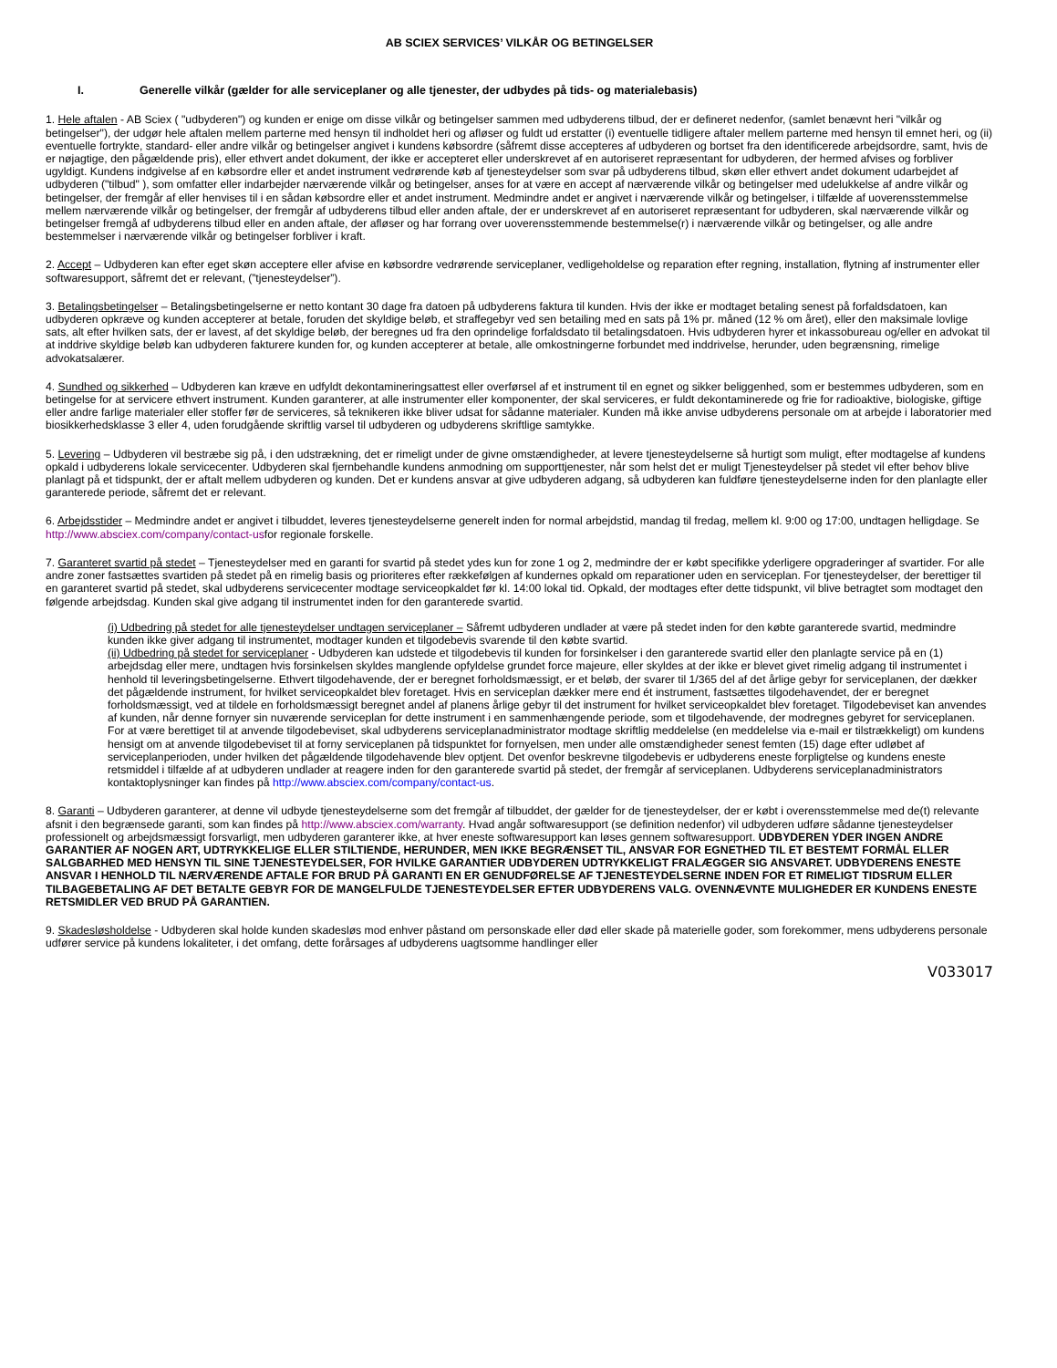AB SCIEX SERVICES’ VILKÅR OG BETINGELSER
I. Generelle vilkår (gælder for alle serviceplaner og alle tjenester, der udbydes på tids- og materialebasis)
1. Hele aftalen - AB Sciex ( "udbyderen") og kunden er enige om disse vilkår og betingelser sammen med udbyderens tilbud, der er defineret nedenfor, (samlet benævnt heri "vilkår og betingelser"), der udgør hele aftalen mellem parterne med hensyn til indholdet heri og afløser og fuldt ud erstatter (i) eventuelle tidligere aftaler mellem parterne med hensyn til emnet heri, og (ii) eventuelle fortrykte, standard- eller andre vilkår og betingelser angivet i kundens købsordre (såfremt disse accepteres af udbyderen og bortset fra den identificerede arbejdsordre, samt, hvis de er nøjagtige, den pågældende pris), eller ethvert andet dokument, der ikke er accepteret eller underskrevet af en autoriseret repræsentant for udbyderen, der hermed afvises og forbliver ugyldigt. Kundens indgivelse af en købsordre eller et andet instrument vedrørende køb af tjenesteydelser som svar på udbyderens tilbud, skøn eller ethvert andet dokument udarbejdet af udbyderen ("tilbud" ), som omfatter eller indarbejder nærværende vilkår og betingelser, anses for at være en accept af nærværende vilkår og betingelser med udelukkelse af andre vilkår og betingelser, der fremgår af eller henvises til i en sådan købsordre eller et andet instrument. Medmindre andet er angivet i nærværende vilkår og betingelser, i tilfælde af uoverensstemmelse mellem nærværende vilkår og betingelser, der fremgår af udbyderens tilbud eller anden aftale, der er underskrevet af en autoriseret repræsentant for udbyderen, skal nærværende vilkår og betingelser fremgå af udbyderens tilbud eller en anden aftale, der afløser og har forrang over uoverensstemmende bestemmelse(r) i nærværende vilkår og betingelser, og alle andre bestemmelser i nærværende vilkår og betingelser forbliver i kraft.
2. Accept – Udbyderen kan efter eget skøn acceptere eller afvise en købsordre vedrørende serviceplaner, vedligeholdelse og reparation efter regning, installation, flytning af instrumenter eller softwaresupport, såfremt det er relevant, (”tjenesteydelser”).
3. Betalingsbetingelser – Betalingsbetingelserne er netto kontant 30 dage fra datoen på udbyderens faktura til kunden. Hvis der ikke er modtaget betaling senest på forfaldsdatoen, kan udbyderen opkræve og kunden accepterer at betale, foruden det skyldige beløb, et straffegebyr ved sen betailing med en sats på 1% pr. måned (12 % om året), eller den maksimale lovlige sats, alt efter hvilken sats, der er lavest, af det skyldige beløb, der beregnes ud fra den oprindelige forfaldsdato til betalingsdatoen. Hvis udbyderen hyrer et inkassobureau og/eller en advokat til at inddrive skyldige beløb kan udbyderen fakturere kunden for, og kunden accepterer at betale, alle omkostningerne forbundet med inddrivelse, herunder, uden begrænsning, rimelige advokatsalærer.
4. Sundhed og sikkerhed – Udbyderen kan kræve en udfyldt dekontamineringsattest eller overførsel af et instrument til en egnet og sikker beliggenhed, som er bestemmes udbyderen, som en betingelse for at servicere ethvert instrument. Kunden garanterer, at alle instrumenter eller komponenter, der skal serviceres, er fuldt dekontaminerede og frie for radioaktive, biologiske, giftige eller andre farlige materialer eller stoffer før de serviceres, så teknikeren ikke bliver udsat for sådanne materialer. Kunden må ikke anvise udbyderens personale om at arbejde i laboratorier med biosikkerhedsklasse 3 eller 4, uden forudgående skriftlig varsel til udbyderen og udbyderens skriftlige samtykke.
5. Levering – Udbyderen vil bestræbe sig på, i den udstrækning, det er rimeligt under de givne omstændigheder, at levere tjenesteydelserne så hurtigt som muligt, efter modtagelse af kundens opkald i udbyderens lokale servicecenter. Udbyderen skal fjernbehandle kundens anmodning om supporttjenester, når som helst det er muligt Tjenesteydelser på stedet vil efter behov blive planlagt på et tidspunkt, der er aftalt mellem udbyderen og kunden. Det er kundens ansvar at give udbyderen adgang, så udbyderen kan fuldføre tjenesteydelserne inden for den planlagte eller garanterede periode, såfremt det er relevant.
6. Arbejdsstider – Medmindre andet er angivet i tilbuddet, leveres tjenesteydelserne generelt inden for normal arbejdstid, mandag til fredag, mellem kl. 9:00 og 17:00, undtagen helligdage. Se http://www.absciex.com/company/contact-usfor regionale forskelle.
7. Garanteret svartid på stedet – Tjenesteydelser med en garanti for svartid på stedet ydes kun for zone 1 og 2, medmindre der er købt specifikke yderligere opgraderinger af svartider. For alle andre zoner fastsættes svartiden på stedet på en rimelig basis og prioriteres efter rækkefølgen af kundernes opkald om reparationer uden en serviceplan. For tjenesteydelser, der berettiger til en garanteret svartid på stedet, skal udbyderens servicecenter modtage serviceopkaldet før kl. 14:00 lokal tid. Opkald, der modtages efter dette tidspunkt, vil blive betragtet som modtaget den følgende arbejdsdag. Kunden skal give adgang til instrumentet inden for den garanterede svartid.
(i) Udbedring på stedet for alle tjenesteydelser undtagen serviceplaner – Såfremt udbyderen undlader at være på stedet inden for den købte garanterede svartid, medmindre kunden ikke giver adgang til instrumentet, modtager kunden et tilgodebevis svarende til den købte svartid.
(ii) Udbedring på stedet for serviceplaner - Udbyderen kan udstede et tilgodebevis til kunden for forsinkelser i den garanterede svartid eller den planlagte service på en (1) arbejdsdag eller mere, undtagen hvis forsinkelsen skyldes manglende opfyldelse grundet force majeure, eller skyldes at der ikke er blevet givet rimelig adgang til instrumentet i henhold til leveringsbetingelserne. Ethvert tilgodehavende, der er beregnet forholdsmæssigt, er et beløb, der svarer til 1/365 del af det årlige gebyr for serviceplanen, der dækker det pågældende instrument, for hvilket serviceopkaldet blev foretaget. Hvis en serviceplan dækker mere end ét instrument, fastsættes tilgodehavendet, der er beregnet forholdsmæssigt, ved at tildele en forholdsmæssigt beregnet andel af planens årlige gebyr til det instrument for hvilket serviceopkaldet blev foretaget. Tilgodebeviset kan anvendes af kunden, når denne fornyer sin nuværende serviceplan for dette instrument i en sammenhængende periode, som et tilgodehavende, der modregnes gebyret for serviceplanen. For at være berettiget til at anvende tilgodebeviset, skal udbyderens serviceplanadministrator modtage skriftlig meddelelse (en meddelelse via e-mail er tilstrækkeligt) om kundens hensigt om at anvende tilgodebeviset til at forny serviceplanen på tidspunktet for fornyelsen, men under alle omstændigheder senest femten (15) dage efter udløbet af serviceplanperioden, under hvilken det pågældende tilgodehavende blev optjent. Det ovenfor beskrevne tilgodebevis er udbyderens eneste forpligtelse og kundens eneste retsmiddel i tilfælde af at udbyderen undlader at reagere inden for den garanterede svartid på stedet, der fremgår af serviceplanen. Udbyderens serviceplanadministrators kontaktoplysninger kan findes på http://www.absciex.com/company/contact-us.
8. Garanti – Udbyderen garanterer, at denne vil udbyde tjenesteydelserne som det fremgår af tilbuddet, der gælder for de tjenesteydelser, der er købt i overensstemmelse med de(t) relevante afsnit i den begrænsede garanti, som kan findes på http://www.absciex.com/warranty. Hvad angår softwaresupport (se definition nedenfor) vil udbyderen udføre sådanne tjenesteydelser professionelt og arbejdsmæssigt forsvarligt, men udbyderen garanterer ikke, at hver eneste softwaresupport kan løses gennem softwaresupport. UDBYDEREN YDER INGEN ANDRE GARANTIER AF NOGEN ART, UDTRYKKELIGE ELLER STILTIENDE, HERUNDER, MEN IKKE BEGRÆNSET TIL, ANSVAR FOR EGNETHED TIL ET BESTEMT FORMÅL ELLER SALGBARHED MED HENSYN TIL SINE TJENESTEYDELSER, FOR HVILKE GARANTIER UDBYDEREN UDTRYKKELIGT FRALÆGGER SIG ANSVARET. UDBYDERENS ENESTE ANSVAR I HENHOLD TIL NÆRVÆRENDE AFTALE FOR BRUD PÅ GARANTI EN ER GENUDFØRELSE AF TJENESTEYDELSERNE INDEN FOR ET RIMELIGT TIDSRUM ELLER TILBAGEBETALING AF DET BETALTE GEBYR FOR DE MANGELFULDE TJENESTEYDELSER EFTER UDBYDERENS VALG. OVENNÆVNTE MULIGHEDER ER KUNDENS ENESTE RETSMIDLER VED BRUD PÅ GARANTIEN.
9. Skadesløsholdelse - Udbyderen skal holde kunden skadesløs mod enhver påstand om personskade eller død eller skade på materielle goder, som forekommer, mens udbyderens personale udfører service på kundens lokaliteter, i det omfang, dette forårsages af udbyderens uagtsomme handlinger eller
V033017